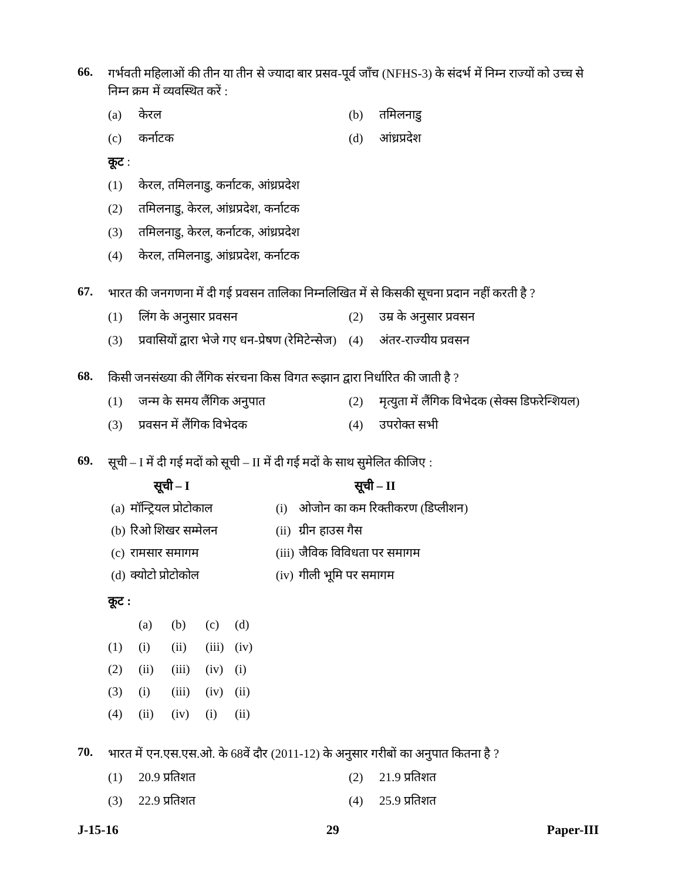66.
गर्भवती महिलाओं की तीन या तीन से ज्यादा बार प्रसव-पूर्व जाँच (NFHS-3) के संदर्भ में निम्न राज्यों को उच्च से निम्न क्रम में व्यवस्थित करें :
(a) केरल (b) तमिलनाडु
(c) कर्नाटक (d) आंध्रप्रदेश
कूट :
(1) केरल, तमिलनाडु, कर्नाटक, आंध्रप्रदेश
(2) तमिलनाडु, केरल, आंध्रप्रदेश, कर्नाटक
(3) तमिलनाडु, केरल, कर्नाटक, आंध्रप्रदेश
(4) केरल, तमिलनाडु, आंध्रप्रदेश, कर्नाटक
67.
भारत की जनगणना में दी गई प्रवसन तालिका निम्नलिखित में से किसकी सूचना प्रदान नहीं करती है ?
(1) लिंग के अनुसार प्रवसन (2) उम्र के अनुसार प्रवसन
(3) प्रवासियों द्वारा भेजे गए धन-प्रेषण (रेमिटेन्सेज)
(4) अंतर-राज्यीय प्रवसन
68.
किसी जनसंख्या की लैंगिक संरचना किस विगत रूझान द्वारा निर्धारित की जाती है ?
(1) जन्म के समय लैंगिक अनुपात (2) मृत्युता में लैंगिक विभेदक (सेक्स डिफरेन्शियल)
(3) प्रवसन में लैंगिक विभेदक (4) उपरोक्त सभी
69.
सूची – I में दी गई मदों को सूची – II में दी गई मदों के साथ सुमेलित कीजिए :
| | सूची – I | | सूची – II |
| (a) | मॉन्ट्रियल प्रोटोकाल | (i) | ओजोन का कम रिक्तीकरण (डिप्लीशन) |
| (b) | रिओ शिखर सम्मेलन | (ii) | ग्रीन हाउस गैस |
| (c) | रामसार समागम | (iii) | जैविक विविधता पर समागम |
| (d) | क्योटो प्रोटोकोल | (iv) | गीली भूमि पर समागम |
कूट :
| | (a) | (b) | (c) | (d) |
| (1) | (i) | (ii) | (iii) | (iv) |
| (2) | (ii) | (iii) | (iv) | (i) |
| (3) | (i) | (iii) | (iv) | (ii) |
| (4) | (ii) | (iv) | (i) | (ii) |
70.
भारत में एन.एस.एस.ओ. के 68वें दौर (2011-12) के अनुसार गरीबों का अनुपात कितना है ?
(1) 20.9 प्रतिशत (2) 21.9 प्रतिशत
(3) 22.9 प्रतिशत (4) 25.9 प्रतिशत
J-15-16 29 Paper-III